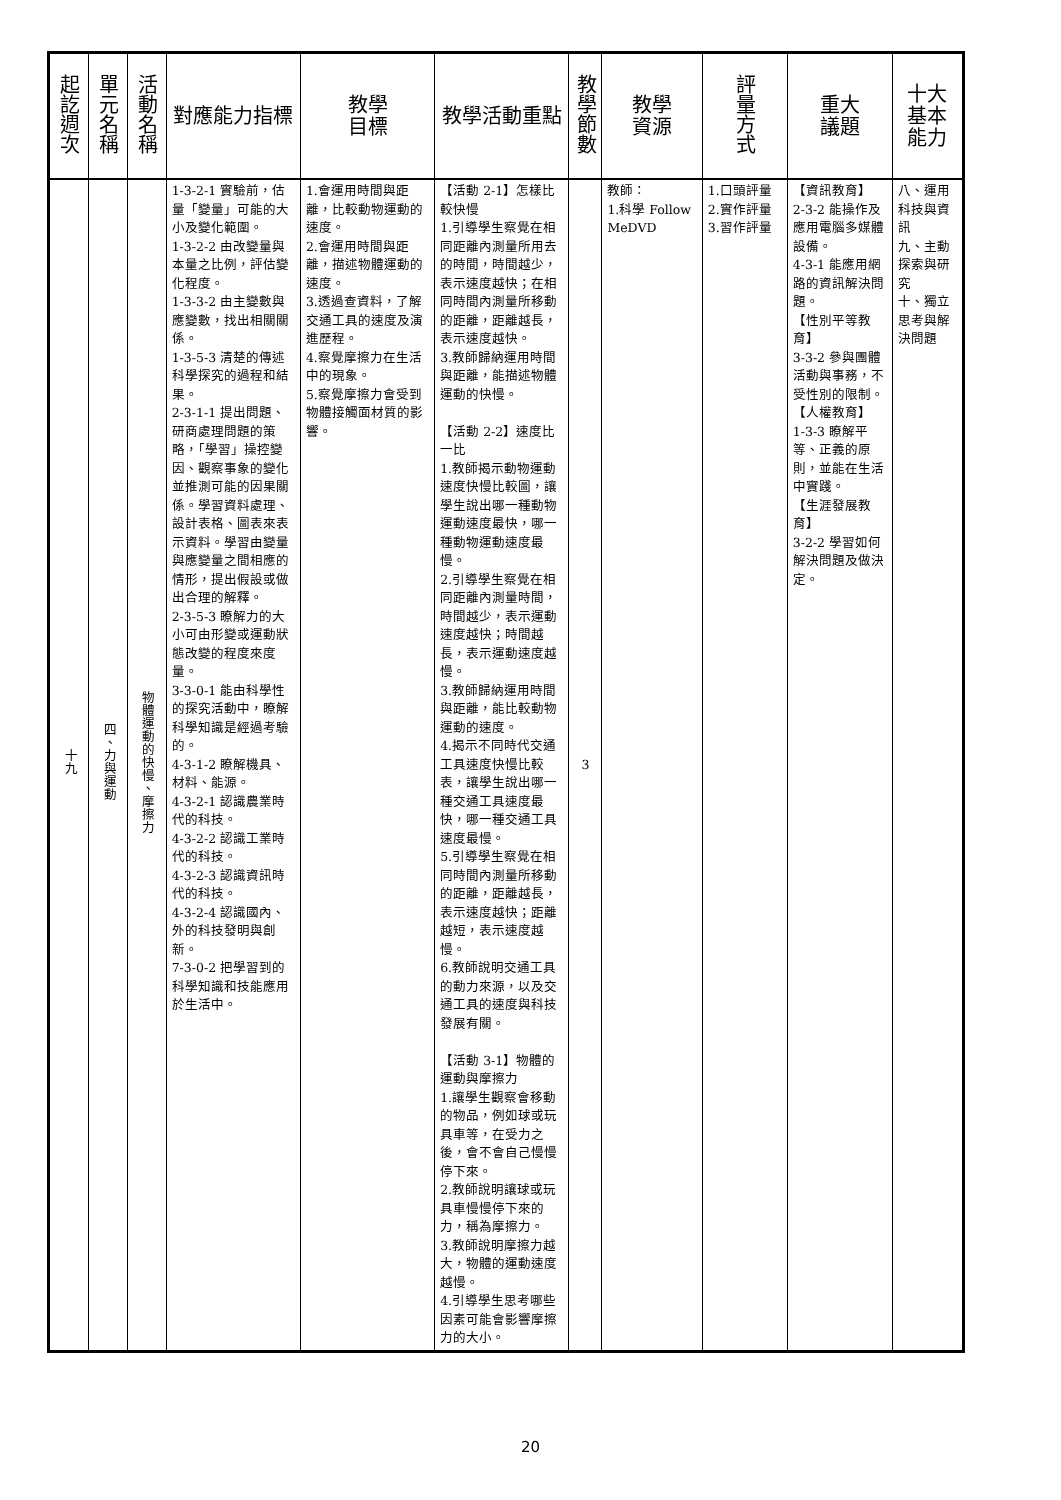| 起訖週次 | 單元名稱 | 活動名稱 | 對應能力指標 | 教學 目標 | 教學活動重點 | 教學節數 | 教學 資源 | 評量方式 | 重大 議題 | 十大基本能力 |
| --- | --- | --- | --- | --- | --- | --- | --- | --- | --- | --- |
| 十九 | 四、力與運動 | 物體運動的快慢、摩擦力 | 1-3-2-1 實驗前，估量「變量」可能的大小及變化範圍。 1-3-2-2 由改變量與本量之比例，評估變化程度。 1-3-3-2 由主變數與應變數，找出相關關係。 1-3-5-3 清楚的傳述科學探究的過程和結果。 2-3-1-1 提出問題、研商處理問題的策略，「學習」操控變因、觀察事象的變化並推測可能的因果關係。學習資料處理、設計表格、圖表來表示資料。學習由變量與應變量之間相應的情形，提出假設或做出合理的解釋。 2-3-5-3 瞭解力的大小可由形變或運動狀態改變的程度來度量。 3-3-0-1 能由科學性的探究活動中，瞭解科學知識是經過考驗的。 4-3-1-2 瞭解機具、材料、能源。 4-3-2-1 認識農業時代的科技。 4-3-2-2 認識工業時代的科技。 4-3-2-3 認識資訊時代的科技。 4-3-2-4 認識國內、外的科技發明與創新。 7-3-0-2 把學習到的科學知識和技能應用於生活中。 | 1.會運用時間與距離，比較動物運動的速度。 2.會運用時間與距離，描述物體運動的速度。 3.透過查資料，了解交通工具的速度及演進歷程。 4.察覺摩擦力在生活中的現象。 5.察覺摩擦力會受到物體接觸面材質的影響。 | 【活動 2-1】怎樣比較快慢 1.引導學生察覺在相同距離內測量所用去的時間，時間越少，表示速度越快；在相同時間內測量所移動的距離，距離越長，表示速度越快。 3.教師歸納運用時間與距離，能描述物體運動的快慢。 【活動 2-2】速度比一比 1.教師揭示動物運動速度快慢比較圖，讓學生說出哪一種動物運動速度最快，哪一種動物運動速度最慢。 2.引導學生察覺在相同距離內測量時間，時間越少，表示運動速度越快；時間越長，表示運動速度越慢。 3.教師歸納運用時間與距離，能比較動物運動的速度。 4.揭示不同時代交通工具速度快慢比較表，讓學生說出哪一種交通工具速度最快，哪一種交通工具速度最慢。 5.引導學生察覺在相同時間內測量所移動的距離，距離越長，表示速度越快；距離越短，表示速度越慢。 6.教師說明交通工具的動力來源，以及交通工具的速度與科技發展有關。 【活動 3-1】物體的運動與摩擦力 1.讓學生觀察會移動的物品，例如球或玩具車等，在受力之後，會不會自己慢慢停下來。 2.教師說明讓球或玩具車慢慢停下來的力，稱為摩擦力。 3.教師說明摩擦力越大，物體的運動速度越慢。 4.引導學生思考哪些因素可能會影響摩擦力的大小。 | 3 | 教師： 1.科學 Follow MeDVD | 1.口頭評量 2.實作評量 3.習作評量 | 【資訊教育】 2-3-2 能操作及應用電腦多媒體設備。 4-3-1 能應用網路的資訊解決問題。 【性別平等教育】 3-3-2 參與團體活動與事務，不受性別的限制。 【人權教育】 1-3-3 瞭解平等、正義的原則，並能在生活中實踐。 【生涯發展教育】 3-2-2 學習如何解決問題及做決定。 | 八、運用科技與資訊 九、主動探索與研究 十、獨立思考與解決問題 |
20